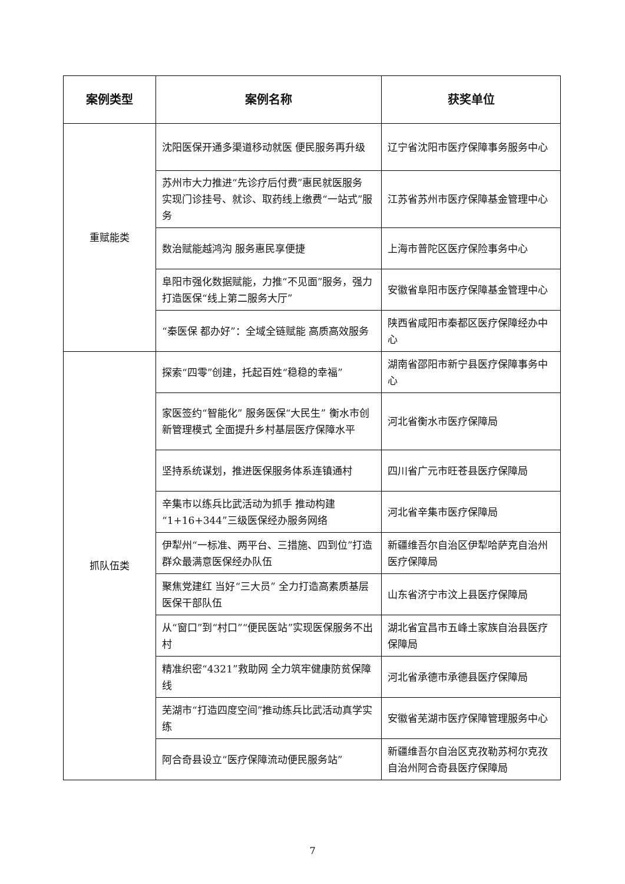| 案例类型 | 案例名称 | 获奖单位 |
| --- | --- | --- |
| 重赋能类 | 沈阳医保开通多渠道移动就医 便民服务再升级 | 辽宁省沈阳市医疗保障事务服务中心 |
| | 苏州市大力推进“先诊疗后付费”惠民就医服务 实现门诊挂号、就诊、取药线上缴费“一站式”服务 | 江苏省苏州市医疗保障基金管理中心 |
| | 数治赋能越鸿沟 服务惠民享便捷 | 上海市普陀区医疗保险事务中心 |
| | 阜阳市强化数据赋能，力推“不见面”服务，强力打造医保“线上第二服务大厅” | 安徽省阜阳市医疗保障基金管理中心 |
| | “秦医保 都办好”：全域全链赋能 高质高效服务 | 陕西省咸阳市秦都区医疗保障经办中心 |
| 抓队伍类 | 探索“四零”创建，托起百姓“稳稳的幸福” | 湖南省邵阳市新宁县医疗保障事务中心 |
| | 家医签约“智能化” 服务医保“大民生” 衡水市创新管理模式 全面提升乡村基层医疗保障水平 | 河北省衡水市医疗保障局 |
| | 坚持系统谋划，推进医保服务体系连镇通村 | 四川省广元市旺苍县医疗保障局 |
| | 辛集市以练兵比武活动为抓手 推动构建“1+16+344”三级医保经办服务网络 | 河北省辛集市医疗保障局 |
| | 伊犁州“一标准、两平台、三措施、四到位”打造群众最满意医保经办队伍 | 新疆维吾尔自治区伊犁哈萨克自治州医疗保障局 |
| | 聚焦党建红 当好“三大员” 全力打造高素质基层医保干部队伍 | 山东省济宁市汶上县医疗保障局 |
| | 从“窗口”到“村口”“便民医站”实现医保服务不出村 | 湖北省宜昌市五峰土家族自治县医疗保障局 |
| | 精准织密“4321”救助网 全力筑牢健康防贫保障线 | 河北省承德市承德县医疗保障局 |
| | 芜湖市“打造四度空间”推动练兵比武活动真学实练 | 安徽省芜湖市医疗保障管理服务中心 |
| | 阿合奇县设立“医疗保障流动便民服务站” | 新疆维吾尔自治区克孜勒苏柯尔克孜自治州阿合奇县医疗保障局 |
7